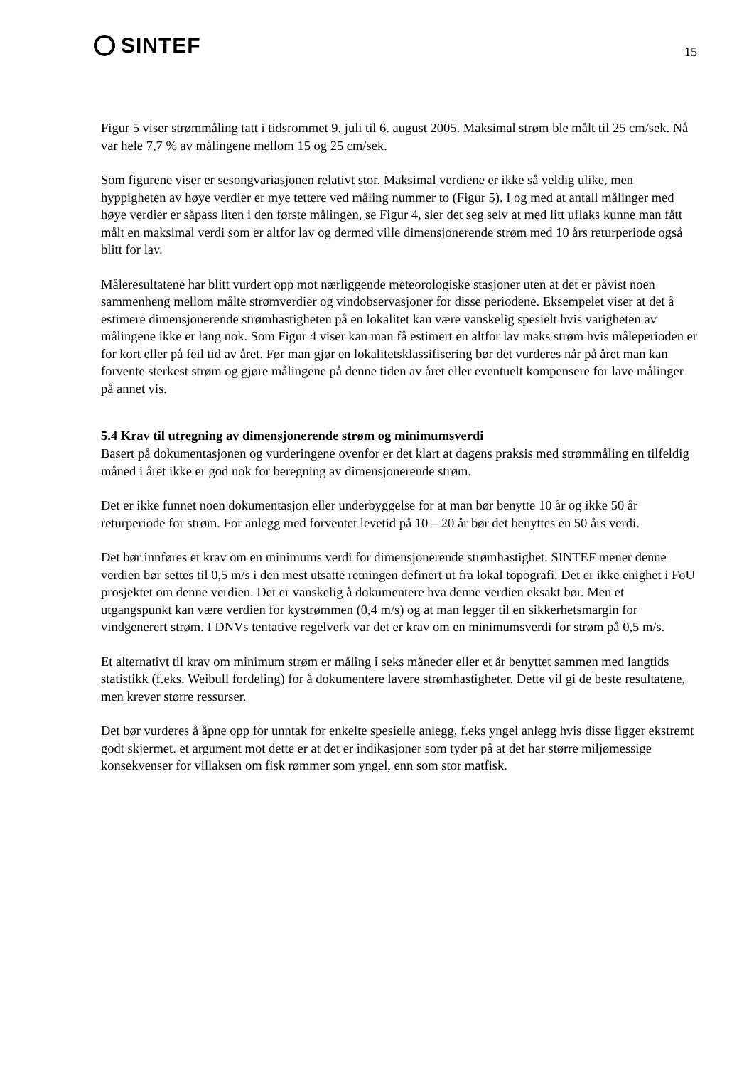SINTEF
15
Figur 5 viser strømmåling tatt i tidsrommet 9. juli til 6. august 2005. Maksimal strøm ble målt til 25 cm/sek. Nå var hele 7,7 % av målingene mellom 15 og 25 cm/sek.
Som figurene viser er sesongvariasjonen relativt stor. Maksimal verdiene er ikke så veldig ulike, men hyppigheten av høye verdier er mye tettere ved måling nummer to (Figur 5). I og med at antall målinger med høye verdier er såpass liten i den første målingen, se Figur 4, sier det seg selv at med litt uflaks kunne man fått målt en maksimal verdi som er altfor lav og dermed ville dimensjonerende strøm med 10 års returperiode også blitt for lav.
Måleresultatene har blitt vurdert opp mot nærliggende meteorologiske stasjoner uten at det er påvist noen sammenheng mellom målte strømverdier og vindobservasjoner for disse periodene. Eksempelet viser at det å estimere dimensjonerende strømhastigheten på en lokalitet kan være vanskelig spesielt hvis varigheten av målingene ikke er lang nok. Som Figur 4 viser kan man få estimert en altfor lav maks strøm hvis måleperioden er for kort eller på feil tid av året. Før man gjør en lokalitetsklassifisering bør det vurderes når på året man kan forvente sterkest strøm og gjøre målingene på denne tiden av året eller eventuelt kompensere for lave målinger på annet vis.
5.4 Krav til utregning av dimensjonerende strøm og minimumsverdi
Basert på dokumentasjonen og vurderingene ovenfor er det klart at dagens praksis med strømmåling en tilfeldig måned i året ikke er god nok for beregning av dimensjonerende strøm.
Det er ikke funnet noen dokumentasjon eller underbyggelse for at man bør benytte 10 år og ikke 50 år returperiode for strøm. For anlegg med forventet levetid på 10 – 20 år bør det benyttes en 50 års verdi.
Det bør innføres et krav om en minimums verdi for dimensjonerende strømhastighet. SINTEF mener denne verdien bør settes til 0,5 m/s i den mest utsatte retningen definert ut fra lokal topografi. Det er ikke enighet i FoU prosjektet om denne verdien. Det er vanskelig å dokumentere hva denne verdien eksakt bør. Men et utgangspunkt kan være verdien for kystrømmen (0,4 m/s) og at man legger til en sikkerhetsmargin for vindgenerert strøm. I DNVs tentative regelverk var det er krav om en minimumsverdi for strøm på 0,5 m/s.
Et alternativt til krav om minimum strøm er måling i seks måneder eller et år benyttet sammen med langtids statistikk (f.eks. Weibull fordeling) for å dokumentere lavere strømhastigheter. Dette vil gi de beste resultatene, men krever større ressurser.
Det bør vurderes å åpne opp for unntak for enkelte spesielle anlegg, f.eks yngel anlegg hvis disse ligger ekstremt godt skjermet. et argument mot dette er at det er indikasjoner som tyder på at det har større miljømessige konsekvenser for villaksen om fisk rømmer som yngel, enn som stor matfisk.